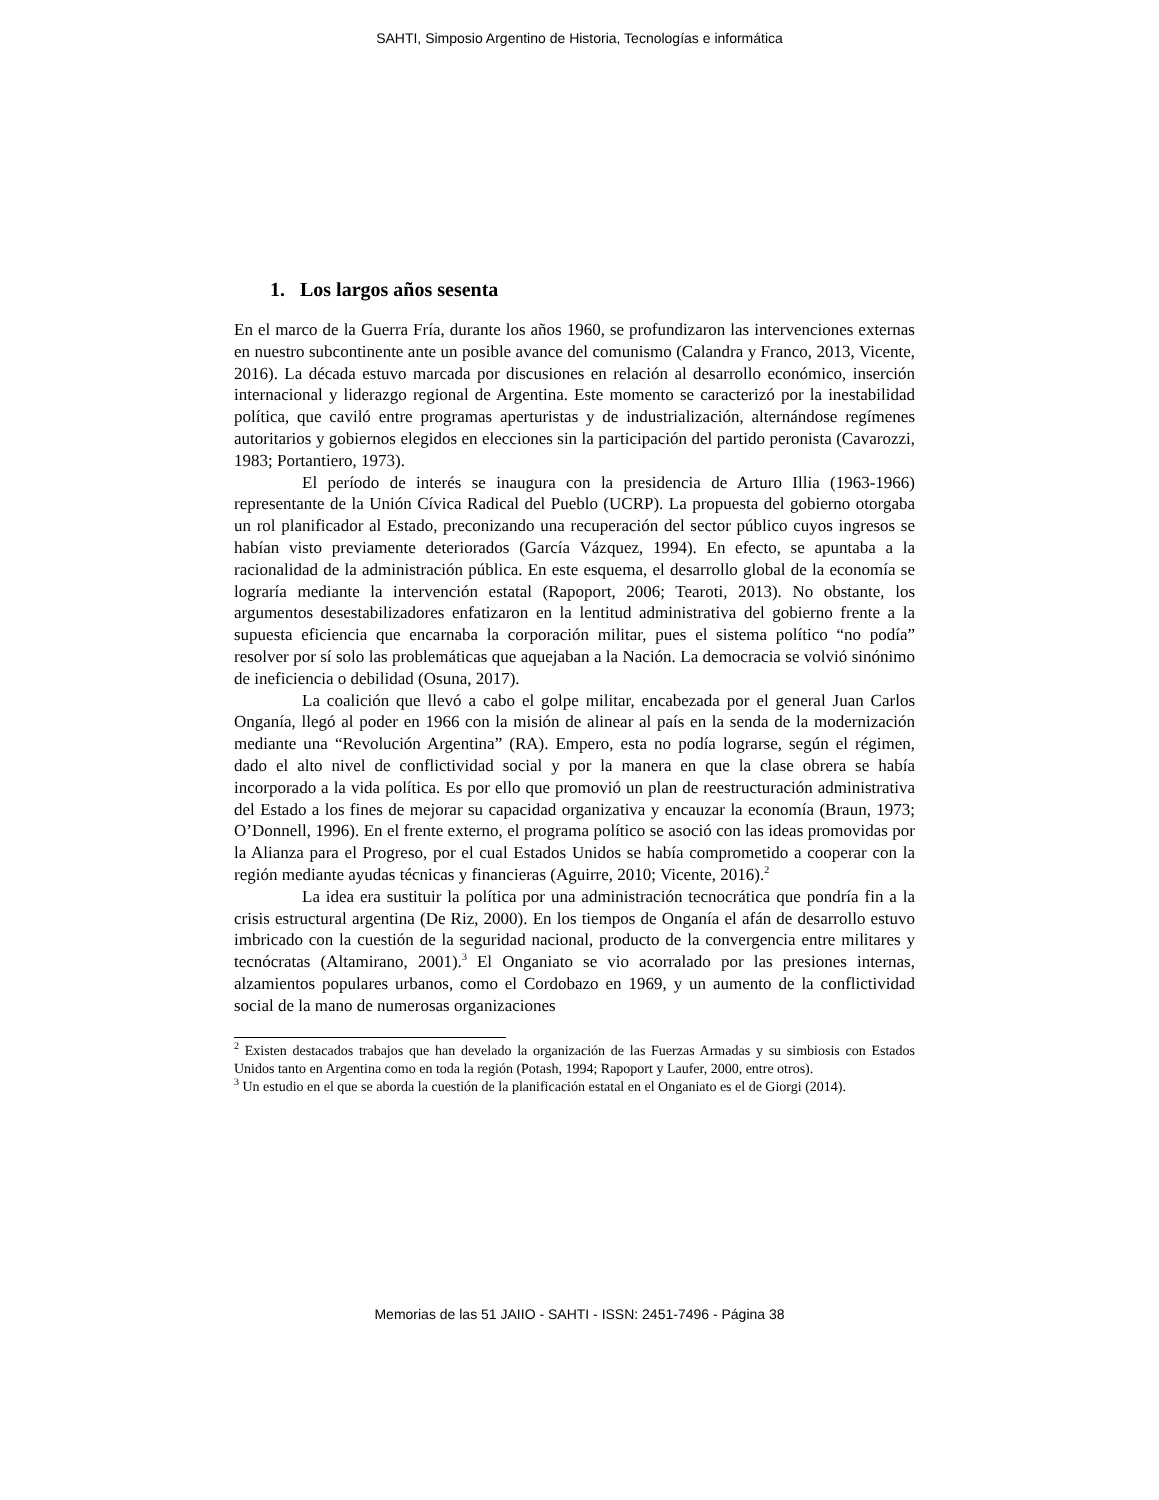SAHTI, Simposio Argentino de Historia, Tecnologías e informática
1. Los largos años sesenta
En el marco de la Guerra Fría, durante los años 1960, se profundizaron las intervenciones externas en nuestro subcontinente ante un posible avance del comunismo (Calandra y Franco, 2013, Vicente, 2016). La década estuvo marcada por discusiones en relación al desarrollo económico, inserción internacional y liderazgo regional de Argentina. Este momento se caracterizó por la inestabilidad política, que caviló entre programas aperturistas y de industrialización, alternándose regímenes autoritarios y gobiernos elegidos en elecciones sin la participación del partido peronista (Cavarozzi, 1983; Portantiero, 1973).
El período de interés se inaugura con la presidencia de Arturo Illia (1963-1966) representante de la Unión Cívica Radical del Pueblo (UCRP). La propuesta del gobierno otorgaba un rol planificador al Estado, preconizando una recuperación del sector público cuyos ingresos se habían visto previamente deteriorados (García Vázquez, 1994). En efecto, se apuntaba a la racionalidad de la administración pública. En este esquema, el desarrollo global de la economía se lograría mediante la intervención estatal (Rapoport, 2006; Tearoti, 2013). No obstante, los argumentos desestabilizadores enfatizaron en la lentitud administrativa del gobierno frente a la supuesta eficiencia que encarnaba la corporación militar, pues el sistema político “no podía” resolver por sí solo las problemáticas que aquejaban a la Nación. La democracia se volvió sinónimo de ineficiencia o debilidad (Osuna, 2017).
La coalición que llevó a cabo el golpe militar, encabezada por el general Juan Carlos Onganía, llegó al poder en 1966 con la misión de alinear al país en la senda de la modernización mediante una “Revolución Argentina” (RA). Empero, esta no podía lograrse, según el régimen, dado el alto nivel de conflictividad social y por la manera en que la clase obrera se había incorporado a la vida política. Es por ello que promovió un plan de reestructuración administrativa del Estado a los fines de mejorar su capacidad organizativa y encauzar la economía (Braun, 1973; O’Donnell, 1996). En el frente externo, el programa político se asoció con las ideas promovidas por la Alianza para el Progreso, por el cual Estados Unidos se había comprometido a cooperar con la región mediante ayudas técnicas y financieras (Aguirre, 2010; Vicente, 2016).<sup>2</sup>
La idea era sustituir la política por una administración tecnocrática que pondría fin a la crisis estructural argentina (De Riz, 2000). En los tiempos de Onganía el afán de desarrollo estuvo imbricado con la cuestión de la seguridad nacional, producto de la convergencia entre militares y tecnócratas (Altamirano, 2001).<sup>3</sup> El Onganiato se vio acorralado por las presiones internas, alzamientos populares urbanos, como el Cordobazo en 1969, y un aumento de la conflictividad social de la mano de numerosas organizaciones
<sup>2</sup> Existen destacados trabajos que han develado la organización de las Fuerzas Armadas y su simbiosis con Estados Unidos tanto en Argentina como en toda la región (Potash, 1994; Rapoport y Laufer, 2000, entre otros).
<sup>3</sup> Un estudio en el que se aborda la cuestión de la planificación estatal en el Onganiato es el de Giorgi (2014).
Memorias de las 51 JAIIO - SAHTI - ISSN: 2451-7496 - Página 38